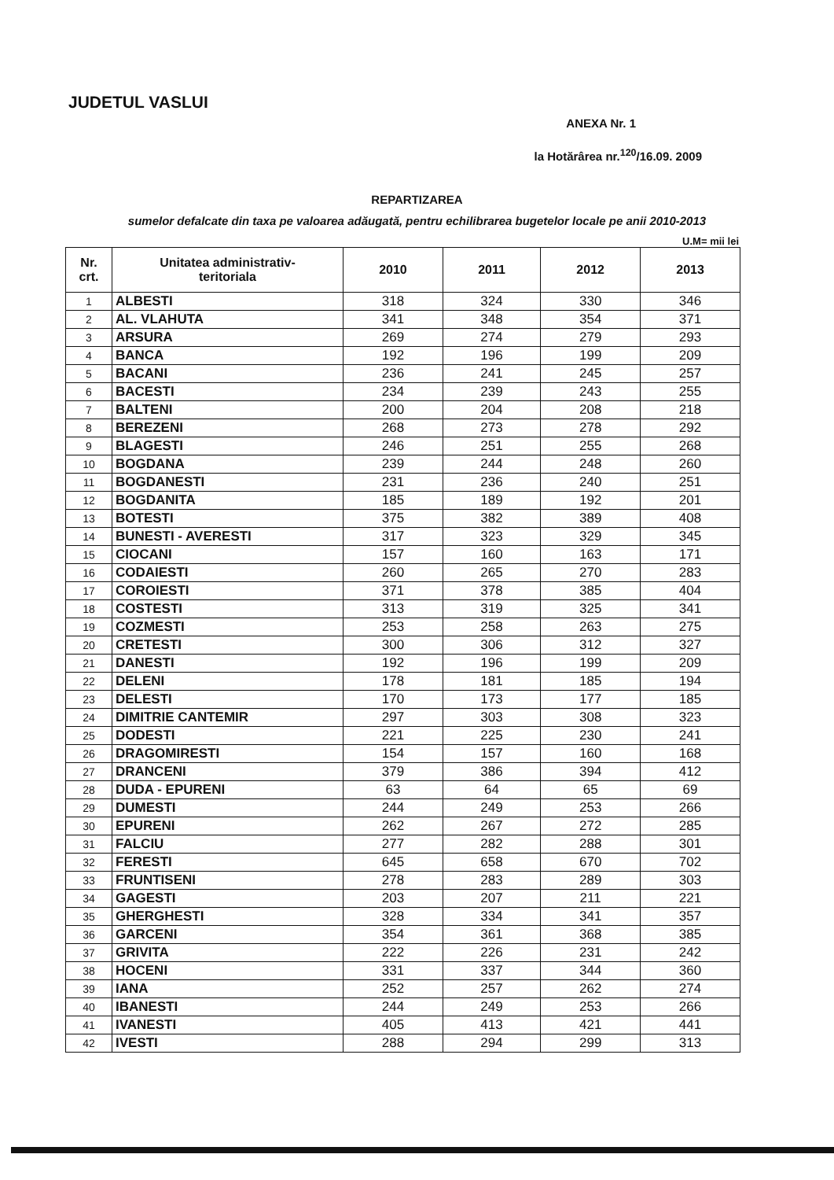JUDETUL VASLUI
ANEXA Nr. 1
la Hotărârea nr.<sup>120</sup>/16.09. 2009
REPARTIZAREA
sumelor defalcate din taxa pe valoarea adăugată, pentru echilibrarea bugetelor locale pe anii 2010-2013
U.M= mii lei
| Nr. crt. | Unitatea administrativ- teritoriala | 2010 | 2011 | 2012 | 2013 |
| --- | --- | --- | --- | --- | --- |
| 1 | ALBESTI | 318 | 324 | 330 | 346 |
| 2 | AL. VLAHUTA | 341 | 348 | 354 | 371 |
| 3 | ARSURA | 269 | 274 | 279 | 293 |
| 4 | BANCA | 192 | 196 | 199 | 209 |
| 5 | BACANI | 236 | 241 | 245 | 257 |
| 6 | BACESTI | 234 | 239 | 243 | 255 |
| 7 | BALTENI | 200 | 204 | 208 | 218 |
| 8 | BEREZENI | 268 | 273 | 278 | 292 |
| 9 | BLAGESTI | 246 | 251 | 255 | 268 |
| 10 | BOGDANA | 239 | 244 | 248 | 260 |
| 11 | BOGDANESTI | 231 | 236 | 240 | 251 |
| 12 | BOGDANITA | 185 | 189 | 192 | 201 |
| 13 | BOTESTI | 375 | 382 | 389 | 408 |
| 14 | BUNESTI - AVERESTI | 317 | 323 | 329 | 345 |
| 15 | CIOCANI | 157 | 160 | 163 | 171 |
| 16 | CODAIESTI | 260 | 265 | 270 | 283 |
| 17 | COROIESTI | 371 | 378 | 385 | 404 |
| 18 | COSTESTI | 313 | 319 | 325 | 341 |
| 19 | COZMESTI | 253 | 258 | 263 | 275 |
| 20 | CRETESTI | 300 | 306 | 312 | 327 |
| 21 | DANESTI | 192 | 196 | 199 | 209 |
| 22 | DELENI | 178 | 181 | 185 | 194 |
| 23 | DELESTI | 170 | 173 | 177 | 185 |
| 24 | DIMITRIE CANTEMIR | 297 | 303 | 308 | 323 |
| 25 | DODESTI | 221 | 225 | 230 | 241 |
| 26 | DRAGOMIRESTI | 154 | 157 | 160 | 168 |
| 27 | DRANCENI | 379 | 386 | 394 | 412 |
| 28 | DUDA - EPURENI | 63 | 64 | 65 | 69 |
| 29 | DUMESTI | 244 | 249 | 253 | 266 |
| 30 | EPURENI | 262 | 267 | 272 | 285 |
| 31 | FALCIU | 277 | 282 | 288 | 301 |
| 32 | FERESTI | 645 | 658 | 670 | 702 |
| 33 | FRUNTISENI | 278 | 283 | 289 | 303 |
| 34 | GAGESTI | 203 | 207 | 211 | 221 |
| 35 | GHERGHESTI | 328 | 334 | 341 | 357 |
| 36 | GARCENI | 354 | 361 | 368 | 385 |
| 37 | GRIVITA | 222 | 226 | 231 | 242 |
| 38 | HOCENI | 331 | 337 | 344 | 360 |
| 39 | IANA | 252 | 257 | 262 | 274 |
| 40 | IBANESTI | 244 | 249 | 253 | 266 |
| 41 | IVANESTI | 405 | 413 | 421 | 441 |
| 42 | IVESTI | 288 | 294 | 299 | 313 |